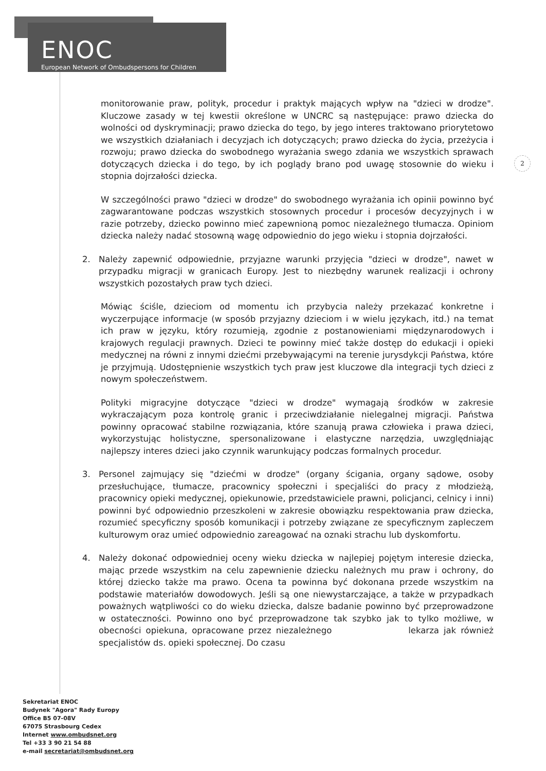ENOC
European Network of Ombudspersons for Children
2
monitorowanie praw, polityk, procedur i praktyk mających wpływ na "dzieci w drodze". Kluczowe zasady w tej kwestii określone w UNCRC są następujące: prawo dziecka do wolności od dyskryminacji; prawo dziecka do tego, by jego interes traktowano priorytetowo we wszystkich działaniach i decyzjach ich dotyczących; prawo dziecka do życia, przeżycia i rozwoju; prawo dziecka do swobodnego wyrażania swego zdania we wszystkich sprawach dotyczących dziecka i do tego, by ich poglądy brano pod uwagę stosownie do wieku i stopnia dojrzałości dziecka.
W szczególności prawo "dzieci w drodze" do swobodnego wyrażania ich opinii powinno być zagwarantowane podczas wszystkich stosownych procedur i procesów decyzyjnych i w razie potrzeby, dziecko powinno mieć zapewnioną pomoc niezależnego tłumacza. Opiniom dziecka należy nadać stosowną wagę odpowiednio do jego wieku i stopnia dojrzałości.
2. Należy zapewnić odpowiednie, przyjazne warunki przyjęcia "dzieci w drodze", nawet w przypadku migracji w granicach Europy. Jest to niezbędny warunek realizacji i ochrony wszystkich pozostałych praw tych dzieci.
Mówiąc ściśle, dzieciom od momentu ich przybycia należy przekazać konkretne i wyczerpujące informacje (w sposób przyjazny dzieciom i w wielu językach, itd.) na temat ich praw w języku, który rozumieją, zgodnie z postanowieniami międzynarodowych i krajowych regulacji prawnych. Dzieci te powinny mieć także dostęp do edukacji i opieki medycznej na równi z innymi dziećmi przebywającymi na terenie jurysdykcji Państwa, które je przyjmują. Udostępnienie wszystkich tych praw jest kluczowe dla integracji tych dzieci z nowym społeczeństwem.
Polityki migracyjne dotyczące "dzieci w drodze" wymagają środków w zakresie wykraczającym poza kontrolę granic i przeciwdziałanie nielegalnej migracji. Państwa powinny opracować stabilne rozwiązania, które szanują prawa człowieka i prawa dzieci, wykorzystując holistyczne, spersonalizowane i elastyczne narzędzia, uwzględniając najlepszy interes dzieci jako czynnik warunkujący podczas formalnych procedur.
3. Personel zajmujący się "dziećmi w drodze" (organy ścigania, organy sądowe, osoby przesłuchujące, tłumacze, pracownicy społeczni i specjaliści do pracy z młodzieżą, pracownicy opieki medycznej, opiekunowie, przedstawiciele prawni, policjanci, celnicy i inni) powinni być odpowiednio przeszkoleni w zakresie obowiązku respektowania praw dziecka, rozumieć specyficzny sposób komunikacji i potrzeby związane ze specyficznym zapleczem kulturowym oraz umieć odpowiednio zareagować na oznaki strachu lub dyskomfortu.
4. Należy dokonać odpowiedniej oceny wieku dziecka w najlepiej pojętym interesie dziecka, mając przede wszystkim na celu zapewnienie dziecku należnych mu praw i ochrony, do której dziecko także ma prawo. Ocena ta powinna być dokonana przede wszystkim na podstawie materiałów dowodowych. Jeśli są one niewystarczające, a także w przypadkach poważnych wątpliwości co do wieku dziecka, dalsze badanie powinno być przeprowadzone w ostateczności. Powinno ono być przeprowadzone tak szybko jak to tylko możliwe, w obecności opiekuna, opracowane przez niezależnego lekarza jak również specjalistów ds. opieki społecznej. Do czasu
Sekretariat ENOC
Budynek "Agora" Rady Europy
Office B5 07-08V
67075 Strasbourg Cedex
Internet www.ombudsnet.org
Tel +33 3 90 21 54 88
e-mail secretariat@ombudsnet.org